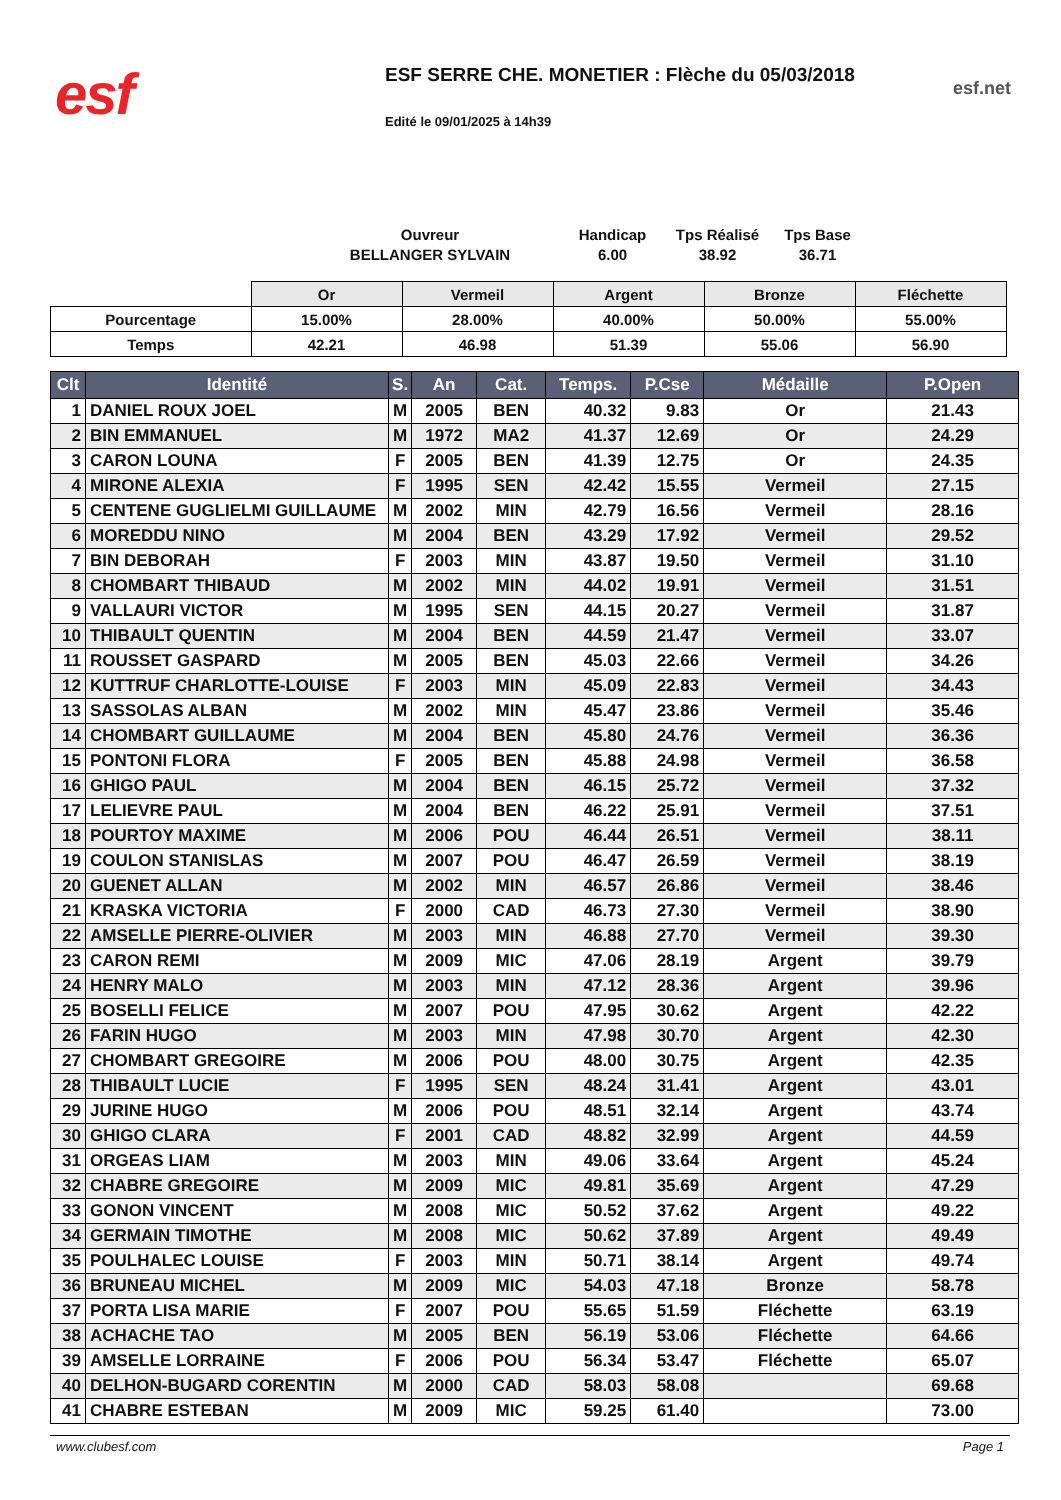esf
ESF SERRE CHE. MONETIER : Flèche du 05/03/2018
Edité le 09/01/2025 à 14h39
esf.net
Ouvreur
BELLANGER SYLVAIN
Handicap
6.00
Tps Réalisé
38.92
Tps Base
36.71
| | Or | Vermeil | Argent | Bronze | Fléchette |
| Pourcentage | 15.00% | 28.00% | 40.00% | 50.00% | 55.00% |
| Temps | 42.21 | 46.98 | 51.39 | 55.06 | 56.90 |
| Clt | Identité | S. | An | Cat. | Temps. | P.Cse | Médaille | P.Open |
| --- | --- | --- | --- | --- | --- | --- | --- | --- |
| 1 | DANIEL ROUX JOEL | M | 2005 | BEN | 40.32 | 9.83 | Or | 21.43 |
| 2 | BIN EMMANUEL | M | 1972 | MA2 | 41.37 | 12.69 | Or | 24.29 |
| 3 | CARON LOUNA | F | 2005 | BEN | 41.39 | 12.75 | Or | 24.35 |
| 4 | MIRONE ALEXIA | F | 1995 | SEN | 42.42 | 15.55 | Vermeil | 27.15 |
| 5 | CENTENE GUGLIELMI GUILLAUME | M | 2002 | MIN | 42.79 | 16.56 | Vermeil | 28.16 |
| 6 | MOREDDU NINO | M | 2004 | BEN | 43.29 | 17.92 | Vermeil | 29.52 |
| 7 | BIN DEBORAH | F | 2003 | MIN | 43.87 | 19.50 | Vermeil | 31.10 |
| 8 | CHOMBART THIBAUD | M | 2002 | MIN | 44.02 | 19.91 | Vermeil | 31.51 |
| 9 | VALLAURI VICTOR | M | 1995 | SEN | 44.15 | 20.27 | Vermeil | 31.87 |
| 10 | THIBAULT QUENTIN | M | 2004 | BEN | 44.59 | 21.47 | Vermeil | 33.07 |
| 11 | ROUSSET GASPARD | M | 2005 | BEN | 45.03 | 22.66 | Vermeil | 34.26 |
| 12 | KUTTRUF CHARLOTTE-LOUISE | F | 2003 | MIN | 45.09 | 22.83 | Vermeil | 34.43 |
| 13 | SASSOLAS ALBAN | M | 2002 | MIN | 45.47 | 23.86 | Vermeil | 35.46 |
| 14 | CHOMBART GUILLAUME | M | 2004 | BEN | 45.80 | 24.76 | Vermeil | 36.36 |
| 15 | PONTONI FLORA | F | 2005 | BEN | 45.88 | 24.98 | Vermeil | 36.58 |
| 16 | GHIGO PAUL | M | 2004 | BEN | 46.15 | 25.72 | Vermeil | 37.32 |
| 17 | LELIEVRE PAUL | M | 2004 | BEN | 46.22 | 25.91 | Vermeil | 37.51 |
| 18 | POURTOY MAXIME | M | 2006 | POU | 46.44 | 26.51 | Vermeil | 38.11 |
| 19 | COULON STANISLAS | M | 2007 | POU | 46.47 | 26.59 | Vermeil | 38.19 |
| 20 | GUENET ALLAN | M | 2002 | MIN | 46.57 | 26.86 | Vermeil | 38.46 |
| 21 | KRASKA VICTORIA | F | 2000 | CAD | 46.73 | 27.30 | Vermeil | 38.90 |
| 22 | AMSELLE PIERRE-OLIVIER | M | 2003 | MIN | 46.88 | 27.70 | Vermeil | 39.30 |
| 23 | CARON REMI | M | 2009 | MIC | 47.06 | 28.19 | Argent | 39.79 |
| 24 | HENRY MALO | M | 2003 | MIN | 47.12 | 28.36 | Argent | 39.96 |
| 25 | BOSELLI FELICE | M | 2007 | POU | 47.95 | 30.62 | Argent | 42.22 |
| 26 | FARIN HUGO | M | 2003 | MIN | 47.98 | 30.70 | Argent | 42.30 |
| 27 | CHOMBART GREGOIRE | M | 2006 | POU | 48.00 | 30.75 | Argent | 42.35 |
| 28 | THIBAULT LUCIE | F | 1995 | SEN | 48.24 | 31.41 | Argent | 43.01 |
| 29 | JURINE HUGO | M | 2006 | POU | 48.51 | 32.14 | Argent | 43.74 |
| 30 | GHIGO CLARA | F | 2001 | CAD | 48.82 | 32.99 | Argent | 44.59 |
| 31 | ORGEAS LIAM | M | 2003 | MIN | 49.06 | 33.64 | Argent | 45.24 |
| 32 | CHABRE GREGOIRE | M | 2009 | MIC | 49.81 | 35.69 | Argent | 47.29 |
| 33 | GONON VINCENT | M | 2008 | MIC | 50.52 | 37.62 | Argent | 49.22 |
| 34 | GERMAIN TIMOTHE | M | 2008 | MIC | 50.62 | 37.89 | Argent | 49.49 |
| 35 | POULHALEC LOUISE | F | 2003 | MIN | 50.71 | 38.14 | Argent | 49.74 |
| 36 | BRUNEAU MICHEL | M | 2009 | MIC | 54.03 | 47.18 | Bronze | 58.78 |
| 37 | PORTA LISA MARIE | F | 2007 | POU | 55.65 | 51.59 | Fléchette | 63.19 |
| 38 | ACHACHE TAO | M | 2005 | BEN | 56.19 | 53.06 | Fléchette | 64.66 |
| 39 | AMSELLE LORRAINE | F | 2006 | POU | 56.34 | 53.47 | Fléchette | 65.07 |
| 40 | DELHON-BUGARD CORENTIN | M | 2000 | CAD | 58.03 | 58.08 | | 69.68 |
| 41 | CHABRE ESTEBAN | M | 2009 | MIC | 59.25 | 61.40 | | 73.00 |
www.clubesf.com Page 1